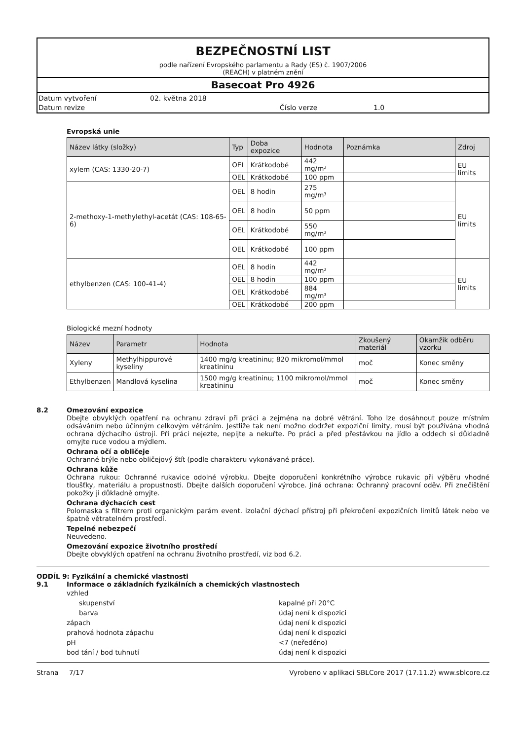BEZPEČNOSTNÍ LIST
podle nařízení Evropského parlamentu a Rady (ES) č. 1907/2006
(REACH) v platném znění
Basecoat Pro 4926
Datum vytvoření 02. května 2018
Datum revize Číslo verze 1.0
Evropská unie
| Název látky (složky) | Typ | Doba expozice | Hodnota | Poznámka | Zdroj |
| --- | --- | --- | --- | --- | --- |
| xylem (CAS: 1330-20-7) | OEL | Krátkodobé | 442 mg/m³ | | EU limits |
| | OEL | Krátkodobé | 100 ppm | | |
| 2-methoxy-1-methylethyl-acetát (CAS: 108-65-6) | OEL | 8 hodin | 275 mg/m³ | | EU limits |
| | OEL | 8 hodin | 50 ppm | | |
| | OEL | Krátkodobé | 550 mg/m³ | | |
| | OEL | Krátkodobé | 100 ppm | | |
| ethylbenzen (CAS: 100-41-4) | OEL | 8 hodin | 442 mg/m³ | | EU limits |
| | OEL | 8 hodin | 100 ppm | | |
| | OEL | Krátkodobé | 884 mg/m³ | | |
| | OEL | Krátkodobé | 200 ppm | | |
Biologické mezní hodnoty
| Název | Parametr | Hodnota | Zkoušený materiál | Okamžik odběru vzorku |
| --- | --- | --- | --- | --- |
| Xyleny | Methylhippurové kyseliny | 1400 mg/g kreatininu; 820 mikromol/mmol kreatininu | moč | Konec směny |
| Ethylbenzen | Mandlová kyselina | 1500 mg/g kreatininu; 1100 mikromol/mmol kreatininu | moč | Konec směny |
8.2 Omezování expozice
Dbejte obvyklých opatření na ochranu zdraví při práci a zejména na dobré větrání. Toho lze dosáhnout pouze místním odsáváním nebo účinným celkovým větráním. Jestliže tak není možno dodržet expoziční limity, musí být používána vhodná ochrana dýchacího ústrojí. Při práci nejezte, nepijte a nekuřte. Po práci a před přestávkou na jídlo a oddech si důkladně omyjte ruce vodou a mýdlem.
Ochrana očí a obličeje
Ochranné brýle nebo obličejový štít (podle charakteru vykonávané práce).
Ochrana kůže
Ochrana rukou: Ochranné rukavice odolné výrobku. Dbejte doporučení konkrétního výrobce rukavic při výběru vhodné tloušťky, materiálu a propustnosti. Dbejte dalších doporučení výrobce. Jiná ochrana: Ochranný pracovní oděv. Při znečištění pokožky ji důkladně omyjte.
Ochrana dýchacích cest
Polomaska s filtrem proti organickým parám event. izolační dýchací přístroj při překročení expozičních limitů látek nebo ve špatně větratelném prostředí.
Tepelné nebezpečí
Neuvedeno.
Omezování expozice životního prostředí
Dbejte obvyklých opatření na ochranu životního prostředí, viz bod 6.2.
ODDÍL 9: Fyzikální a chemické vlastnosti
9.1 Informace o základních fyzikálních a chemických vlastnostech
vzhled
skupenství kapalné při 20°C
barva údaj není k dispozici
zápach údaj není k dispozici
prahová hodnota zápachu údaj není k dispozici
pH <7 (neředěno)
bod tání / bod tuhnutí údaj není k dispozici
Strana 7/17 Vyrobeno v aplikaci SBLCore 2017 (17.11.2) www.sblcore.cz